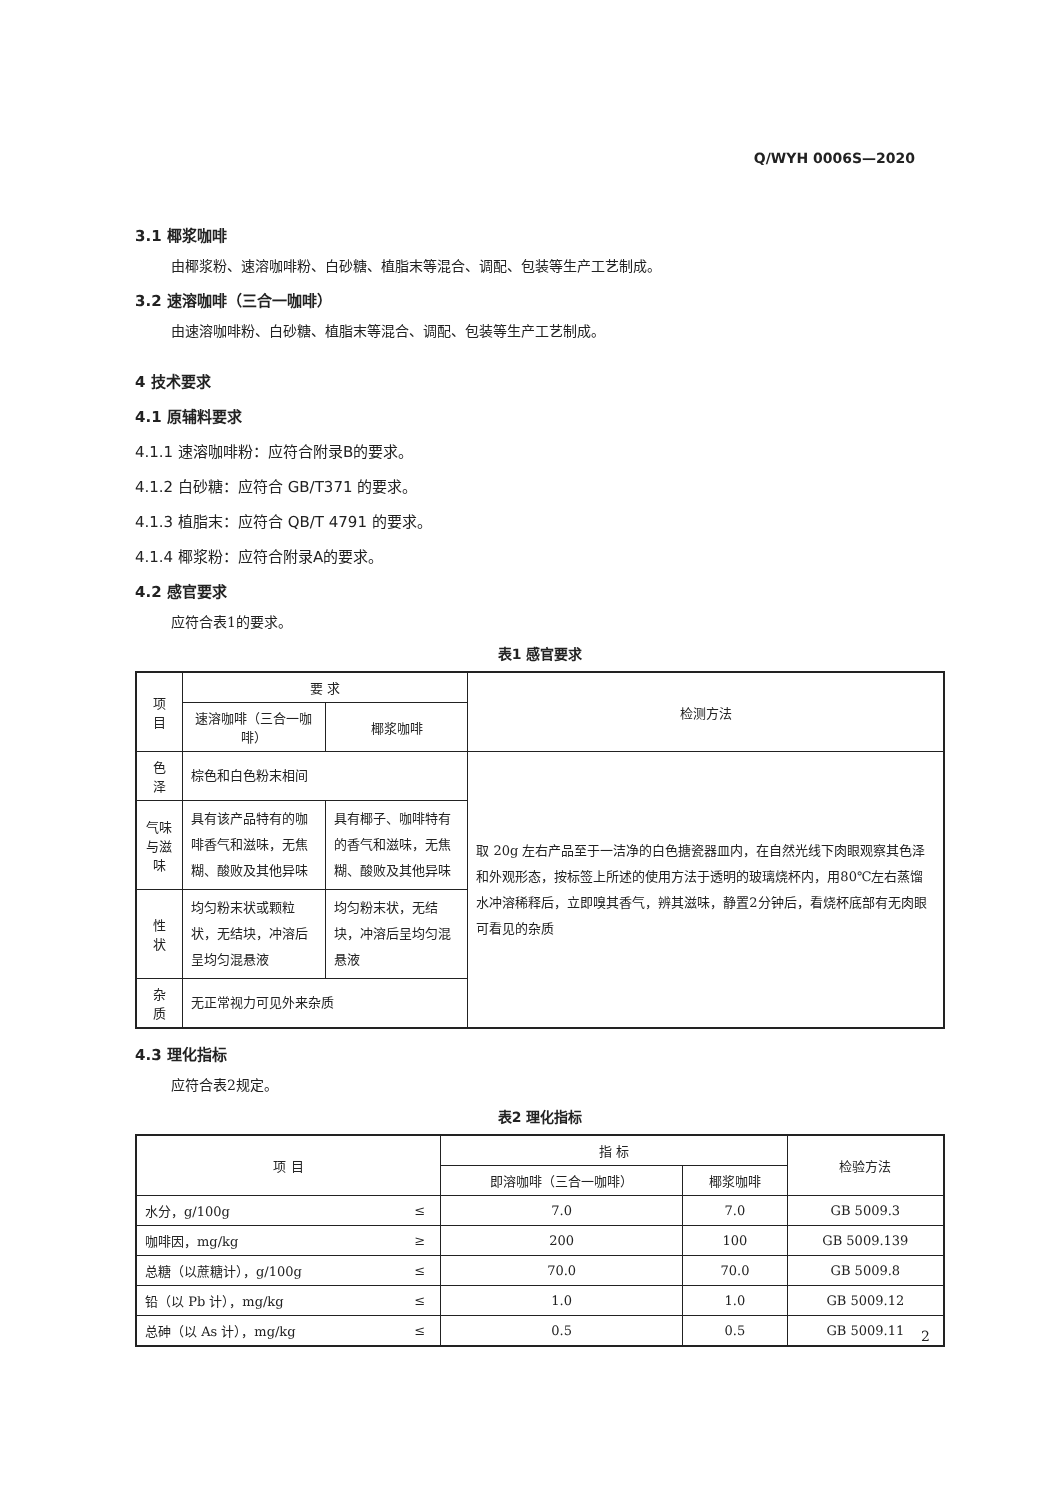Q/WYH 0006S—2020
3.1 椰浆咖啡
由椰浆粉、速溶咖啡粉、白砂糖、植脂末等混合、调配、包装等生产工艺制成。
3.2 速溶咖啡（三合一咖啡）
由速溶咖啡粉、白砂糖、植脂末等混合、调配、包装等生产工艺制成。
4 技术要求
4.1 原辅料要求
4.1.1 速溶咖啡粉：应符合附录B的要求。
4.1.2 白砂糖：应符合 GB/T371 的要求。
4.1.3 植脂末：应符合 QB/T 4791 的要求。
4.1.4 椰浆粉：应符合附录A的要求。
4.2 感官要求
应符合表1的要求。
表1 感官要求
| 项 目 | 要 求 | | 检测方法 |
| --- | --- | --- | --- |
| | 速溶咖啡（三合一咖啡） | 椰浆咖啡 | |
| 色 泽 | 棕色和白色粉末相间 | | 取 20g 左右产品至于一洁净的白色搪瓷器皿内，在自然光线下肉眼观察其色泽和外观形态，按标签上所述的使用方法于透明的玻璃烧杯内，用80℃左右蒸馏水冲溶稀释后，立即嗅其香气，辨其滋味，静置2分钟后，看烧杯底部有无肉眼可看见的杂质 |
| 气味与滋味 | 具有该产品特有的咖啡香气和滋味，无焦糊、酸败及其他异味 | 具有椰子、咖啡特有的香气和滋味，无焦糊、酸败及其他异味 | |
| 性 状 | 均匀粉末状或颗粒状，无结块，冲溶后呈均匀混悬液 | 均匀粉末状，无结块，冲溶后呈均匀混悬液 | |
| 杂 质 | 无正常视力可见外来杂质 | | |
4.3 理化指标
应符合表2规定。
表2 理化指标
| 项 目 | | 指 标 | | 检验方法 |
| --- | --- | --- | --- | --- |
| | | 即溶咖啡（三合一咖啡） | 椰浆咖啡 | |
| 水分，g/100g | ≤ | 7.0 | 7.0 | GB 5009.3 |
| 咖啡因，mg/kg | ≥ | 200 | 100 | GB 5009.139 |
| 总糖（以蔗糖计），g/100g | ≤ | 70.0 | 70.0 | GB 5009.8 |
| 铅（以 Pb 计），mg/kg | ≤ | 1.0 | 1.0 | GB 5009.12 |
| 总砷（以 As 计），mg/kg | ≤ | 0.5 | 0.5 | GB 5009.11 |
2